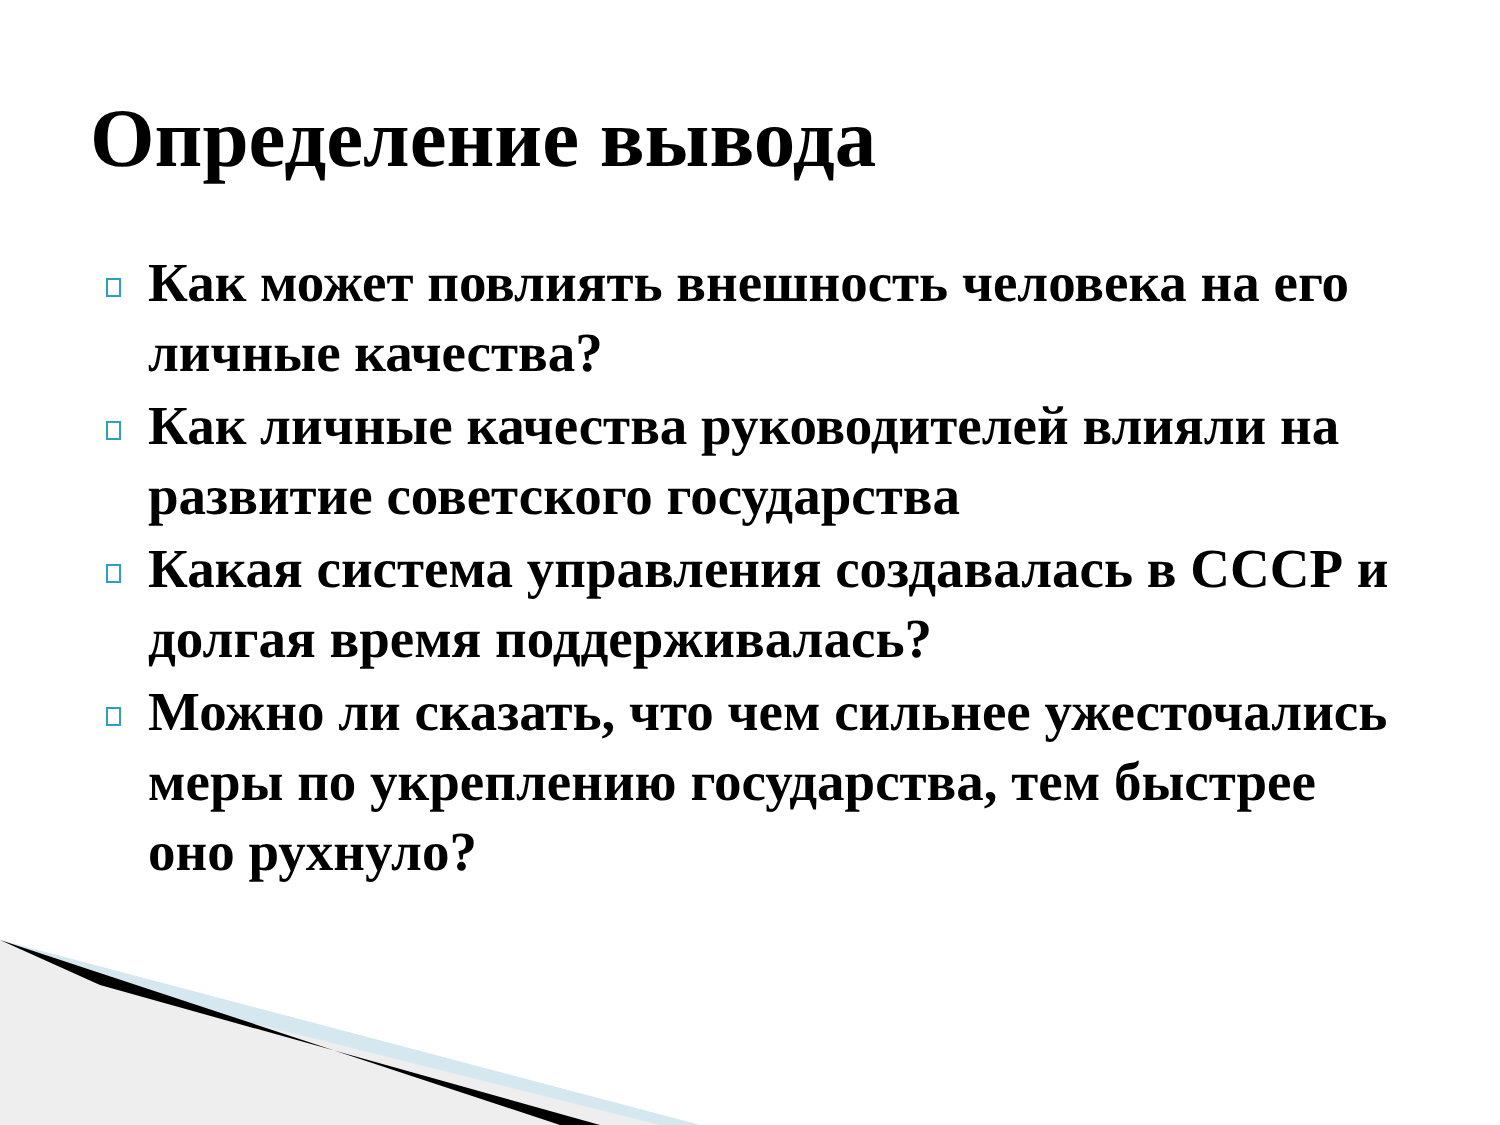Определение вывода
Как может повлиять внешность человека на его личные качества?
Как личные качества руководителей влияли на развитие советского государства
Какая система управления создавалась в СССР и долгая время поддерживалась?
Можно ли сказать, что чем сильнее ужесточались меры по укреплению государства, тем быстрее оно рухнуло?